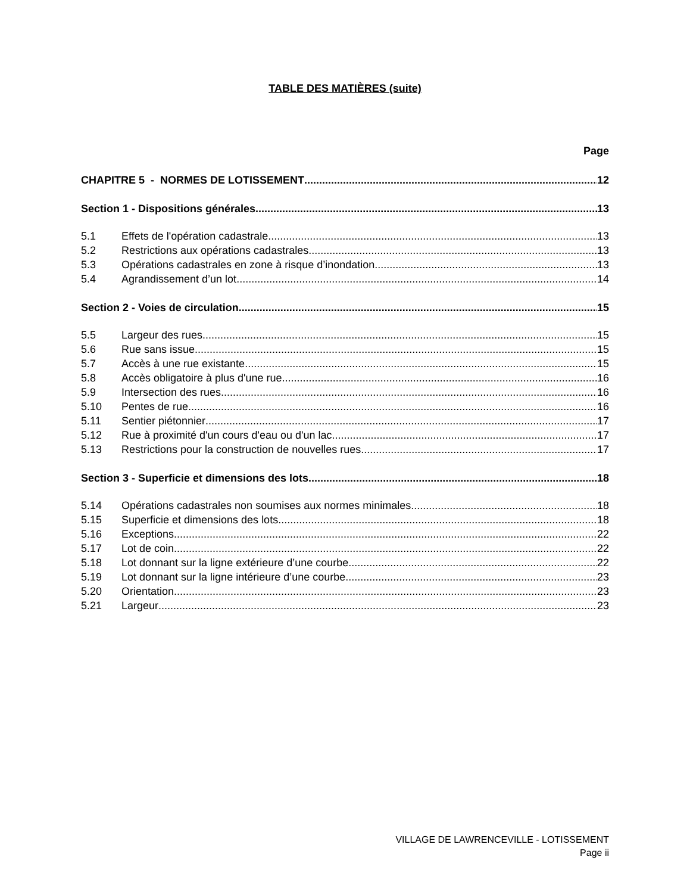TABLE DES MATIÈRES (suite)
Page
CHAPITRE 5 - NORMES DE LOTISSEMENT 12
Section 1 - Dispositions générales 13
5.1 Effets de l'opération cadastrale 13
5.2 Restrictions aux opérations cadastrales 13
5.3 Opérations cadastrales en zone à risque d’inondation 13
5.4 Agrandissement d’un lot 14
Section 2 - Voies de circulation 15
5.5 Largeur des rues 15
5.6 Rue sans issue 15
5.7 Accès à une rue existante 15
5.8 Accès obligatoire à plus d'une rue 16
5.9 Intersection des rues 16
5.10 Pentes de rue 16
5.11 Sentier piétonnier 17
5.12 Rue à proximité d'un cours d'eau ou d'un lac 17
5.13 Restrictions pour la construction de nouvelles rues 17
Section 3 - Superficie et dimensions des lots 18
5.14 Opérations cadastrales non soumises aux normes minimales 18
5.15 Superficie et dimensions des lots 18
5.16 Exceptions 22
5.17 Lot de coin 22
5.18 Lot donnant sur la ligne extérieure d’une courbe 22
5.19 Lot donnant sur la ligne intérieure d’une courbe 23
5.20 Orientation 23
5.21 Largeur 23
VILLAGE DE LAWRENCEVILLE - LOTISSEMENT
Page ii